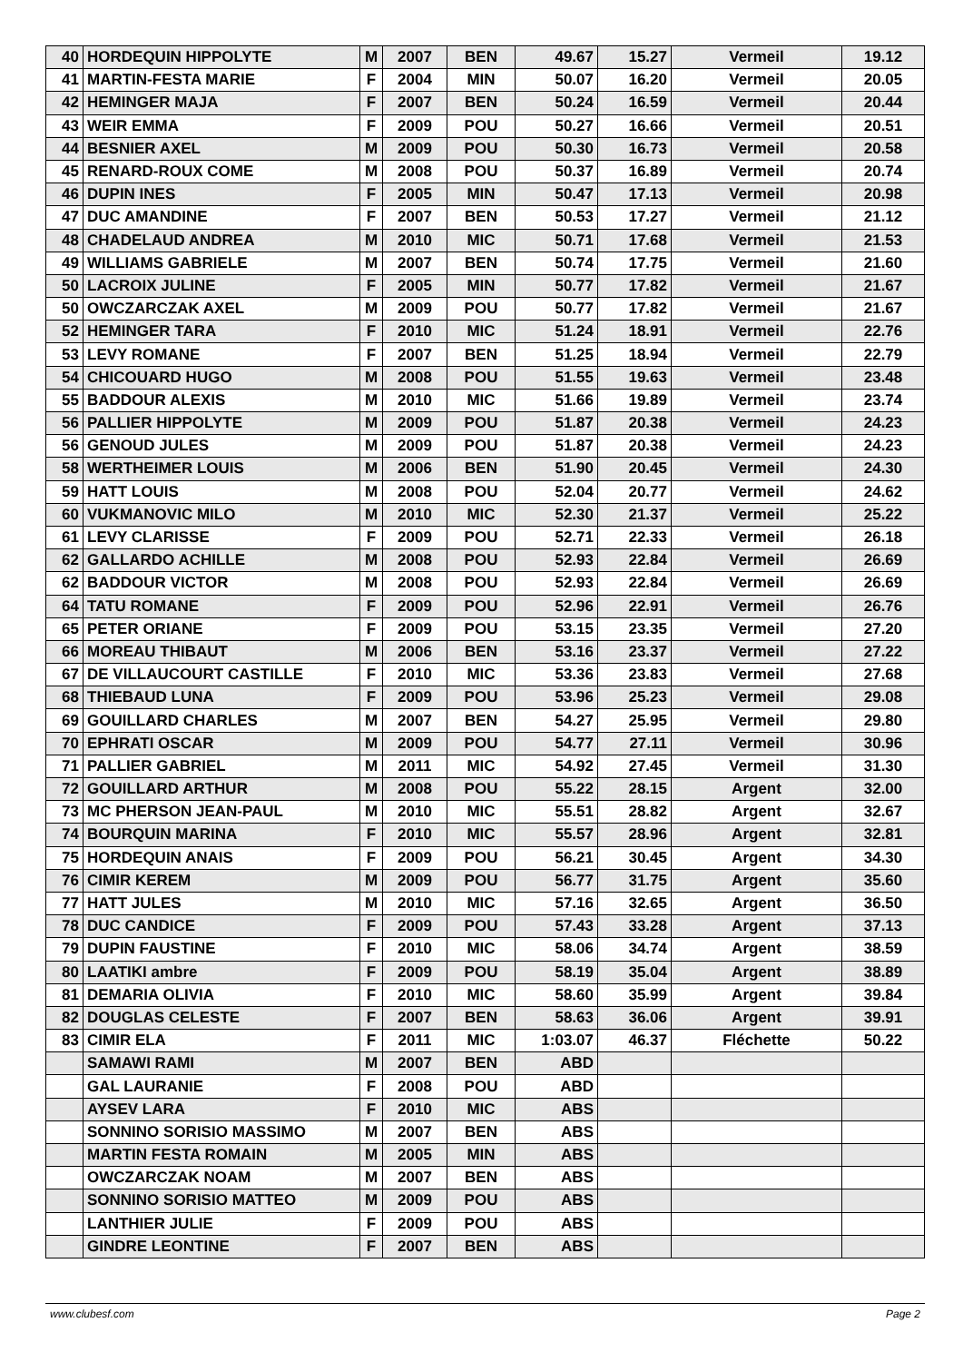| 40 | HORDEQUIN HIPPOLYTE | M | 2007 | BEN | 49.67 | 15.27 | Vermeil | 19.12 |
| 41 | MARTIN-FESTA MARIE | F | 2004 | MIN | 50.07 | 16.20 | Vermeil | 20.05 |
| 42 | HEMINGER MAJA | F | 2007 | BEN | 50.24 | 16.59 | Vermeil | 20.44 |
| 43 | WEIR EMMA | F | 2009 | POU | 50.27 | 16.66 | Vermeil | 20.51 |
| 44 | BESNIER AXEL | M | 2009 | POU | 50.30 | 16.73 | Vermeil | 20.58 |
| 45 | RENARD-ROUX COME | M | 2008 | POU | 50.37 | 16.89 | Vermeil | 20.74 |
| 46 | DUPIN INES | F | 2005 | MIN | 50.47 | 17.13 | Vermeil | 20.98 |
| 47 | DUC AMANDINE | F | 2007 | BEN | 50.53 | 17.27 | Vermeil | 21.12 |
| 48 | CHADELAUD ANDREA | M | 2010 | MIC | 50.71 | 17.68 | Vermeil | 21.53 |
| 49 | WILLIAMS GABRIELE | M | 2007 | BEN | 50.74 | 17.75 | Vermeil | 21.60 |
| 50 | LACROIX JULINE | F | 2005 | MIN | 50.77 | 17.82 | Vermeil | 21.67 |
| 50 | OWCZARCZAK AXEL | M | 2009 | POU | 50.77 | 17.82 | Vermeil | 21.67 |
| 52 | HEMINGER TARA | F | 2010 | MIC | 51.24 | 18.91 | Vermeil | 22.76 |
| 53 | LEVY ROMANE | F | 2007 | BEN | 51.25 | 18.94 | Vermeil | 22.79 |
| 54 | CHICOUARD HUGO | M | 2008 | POU | 51.55 | 19.63 | Vermeil | 23.48 |
| 55 | BADDOUR ALEXIS | M | 2010 | MIC | 51.66 | 19.89 | Vermeil | 23.74 |
| 56 | PALLIER HIPPOLYTE | M | 2009 | POU | 51.87 | 20.38 | Vermeil | 24.23 |
| 56 | GENOUD JULES | M | 2009 | POU | 51.87 | 20.38 | Vermeil | 24.23 |
| 58 | WERTHEIMER LOUIS | M | 2006 | BEN | 51.90 | 20.45 | Vermeil | 24.30 |
| 59 | HATT LOUIS | M | 2008 | POU | 52.04 | 20.77 | Vermeil | 24.62 |
| 60 | VUKMANOVIC MILO | M | 2010 | MIC | 52.30 | 21.37 | Vermeil | 25.22 |
| 61 | LEVY CLARISSE | F | 2009 | POU | 52.71 | 22.33 | Vermeil | 26.18 |
| 62 | GALLARDO ACHILLE | M | 2008 | POU | 52.93 | 22.84 | Vermeil | 26.69 |
| 62 | BADDOUR VICTOR | M | 2008 | POU | 52.93 | 22.84 | Vermeil | 26.69 |
| 64 | TATU ROMANE | F | 2009 | POU | 52.96 | 22.91 | Vermeil | 26.76 |
| 65 | PETER ORIANE | F | 2009 | POU | 53.15 | 23.35 | Vermeil | 27.20 |
| 66 | MOREAU THIBAUT | M | 2006 | BEN | 53.16 | 23.37 | Vermeil | 27.22 |
| 67 | DE VILLAUCOURT CASTILLE | F | 2010 | MIC | 53.36 | 23.83 | Vermeil | 27.68 |
| 68 | THIEBAUD LUNA | F | 2009 | POU | 53.96 | 25.23 | Vermeil | 29.08 |
| 69 | GOUILLARD CHARLES | M | 2007 | BEN | 54.27 | 25.95 | Vermeil | 29.80 |
| 70 | EPHRATI OSCAR | M | 2009 | POU | 54.77 | 27.11 | Vermeil | 30.96 |
| 71 | PALLIER GABRIEL | M | 2011 | MIC | 54.92 | 27.45 | Vermeil | 31.30 |
| 72 | GOUILLARD ARTHUR | M | 2008 | POU | 55.22 | 28.15 | Argent | 32.00 |
| 73 | MC PHERSON JEAN-PAUL | M | 2010 | MIC | 55.51 | 28.82 | Argent | 32.67 |
| 74 | BOURQUIN MARINA | F | 2010 | MIC | 55.57 | 28.96 | Argent | 32.81 |
| 75 | HORDEQUIN ANAIS | F | 2009 | POU | 56.21 | 30.45 | Argent | 34.30 |
| 76 | CIMIR KEREM | M | 2009 | POU | 56.77 | 31.75 | Argent | 35.60 |
| 77 | HATT JULES | M | 2010 | MIC | 57.16 | 32.65 | Argent | 36.50 |
| 78 | DUC CANDICE | F | 2009 | POU | 57.43 | 33.28 | Argent | 37.13 |
| 79 | DUPIN FAUSTINE | F | 2010 | MIC | 58.06 | 34.74 | Argent | 38.59 |
| 80 | LAATIKI ambre | F | 2009 | POU | 58.19 | 35.04 | Argent | 38.89 |
| 81 | DEMARIA OLIVIA | F | 2010 | MIC | 58.60 | 35.99 | Argent | 39.84 |
| 82 | DOUGLAS CELESTE | F | 2007 | BEN | 58.63 | 36.06 | Argent | 39.91 |
| 83 | CIMIR ELA | F | 2011 | MIC | 1:03.07 | 46.37 | Fléchette | 50.22 |
| | SAMAWI RAMI | M | 2007 | BEN | ABD | | | |
| | GAL LAURANIE | F | 2008 | POU | ABD | | | |
| | AYSEV LARA | F | 2010 | MIC | ABS | | | |
| | SONNINO SORISIO MASSIMO | M | 2007 | BEN | ABS | | | |
| | MARTIN FESTA ROMAIN | M | 2005 | MIN | ABS | | | |
| | OWCZARCZAK NOAM | M | 2007 | BEN | ABS | | | |
| | SONNINO SORISIO MATTEO | M | 2009 | POU | ABS | | | |
| | LANTHIER JULIE | F | 2009 | POU | ABS | | | |
| | GINDRE LEONTINE | F | 2007 | BEN | ABS | | | |
www.clubesf.com Page 2